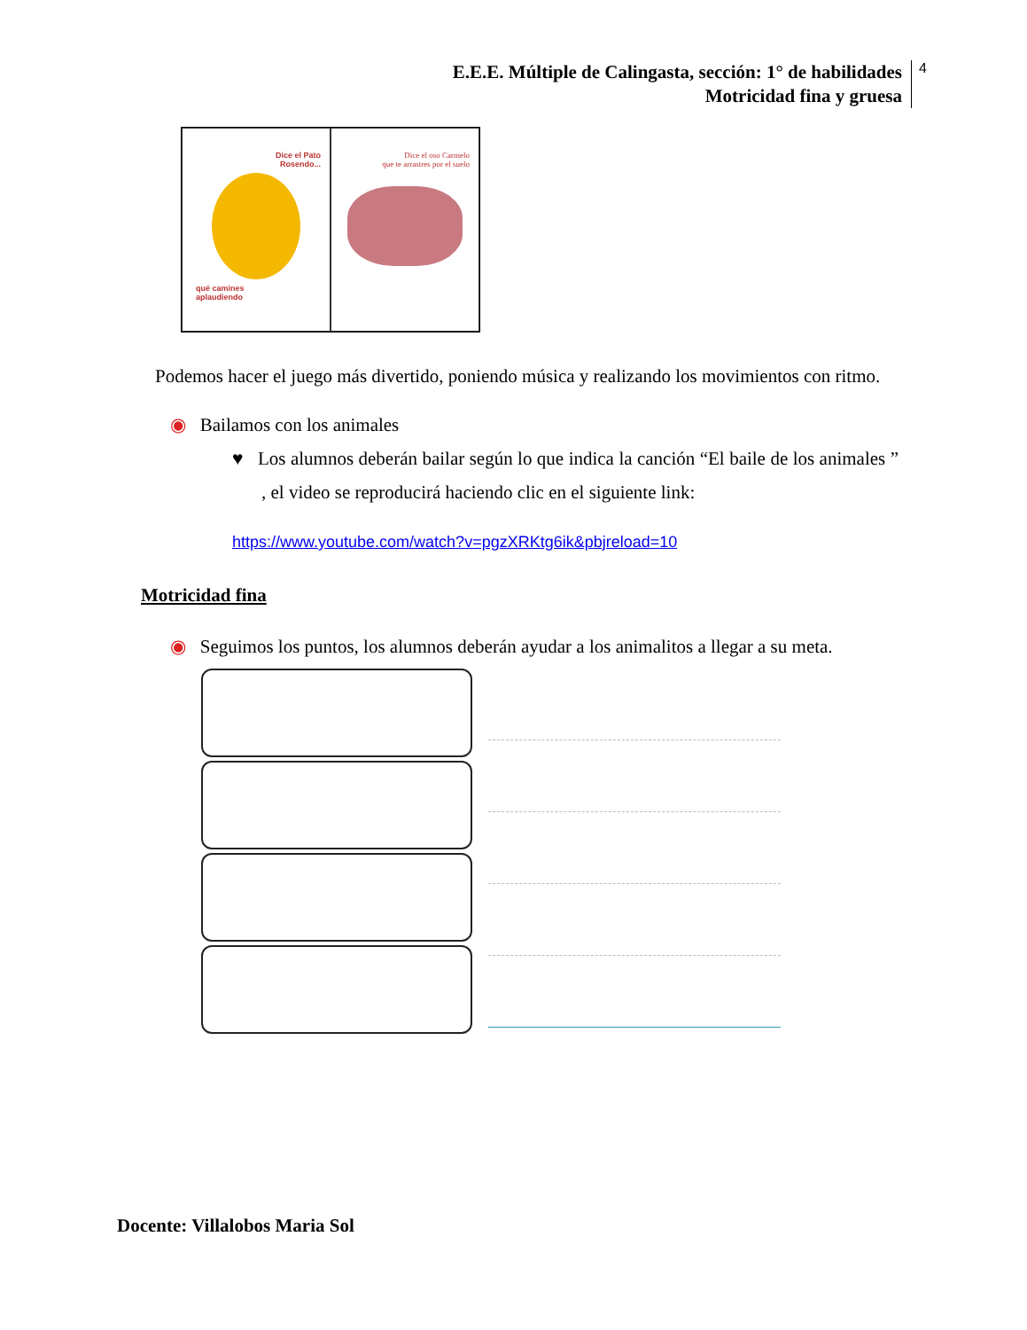E.E.E. Múltiple de Calingasta, sección: 1° de habilidades
Motricidad fina y gruesa
4
Dice el Pato
Rosendo...
qué camines
aplaudiendo
Dice el oso Carmelo
que te arrastres por el suelo
Podemos hacer el juego más divertido, poniendo música y realizando los movimientos con ritmo.
◉ Bailamos con los animales
♥ Los alumnos deberán bailar según lo que indica la canción “El baile de los animales ” , el video se reproducirá haciendo clic en el siguiente link:
https://www.youtube.com/watch?v=pgzXRKtg6ik&pbjreload=10
Motricidad fina
◉ Seguimos los puntos, los alumnos deberán ayudar a los animalitos a llegar a su meta.
Docente: Villalobos Maria Sol